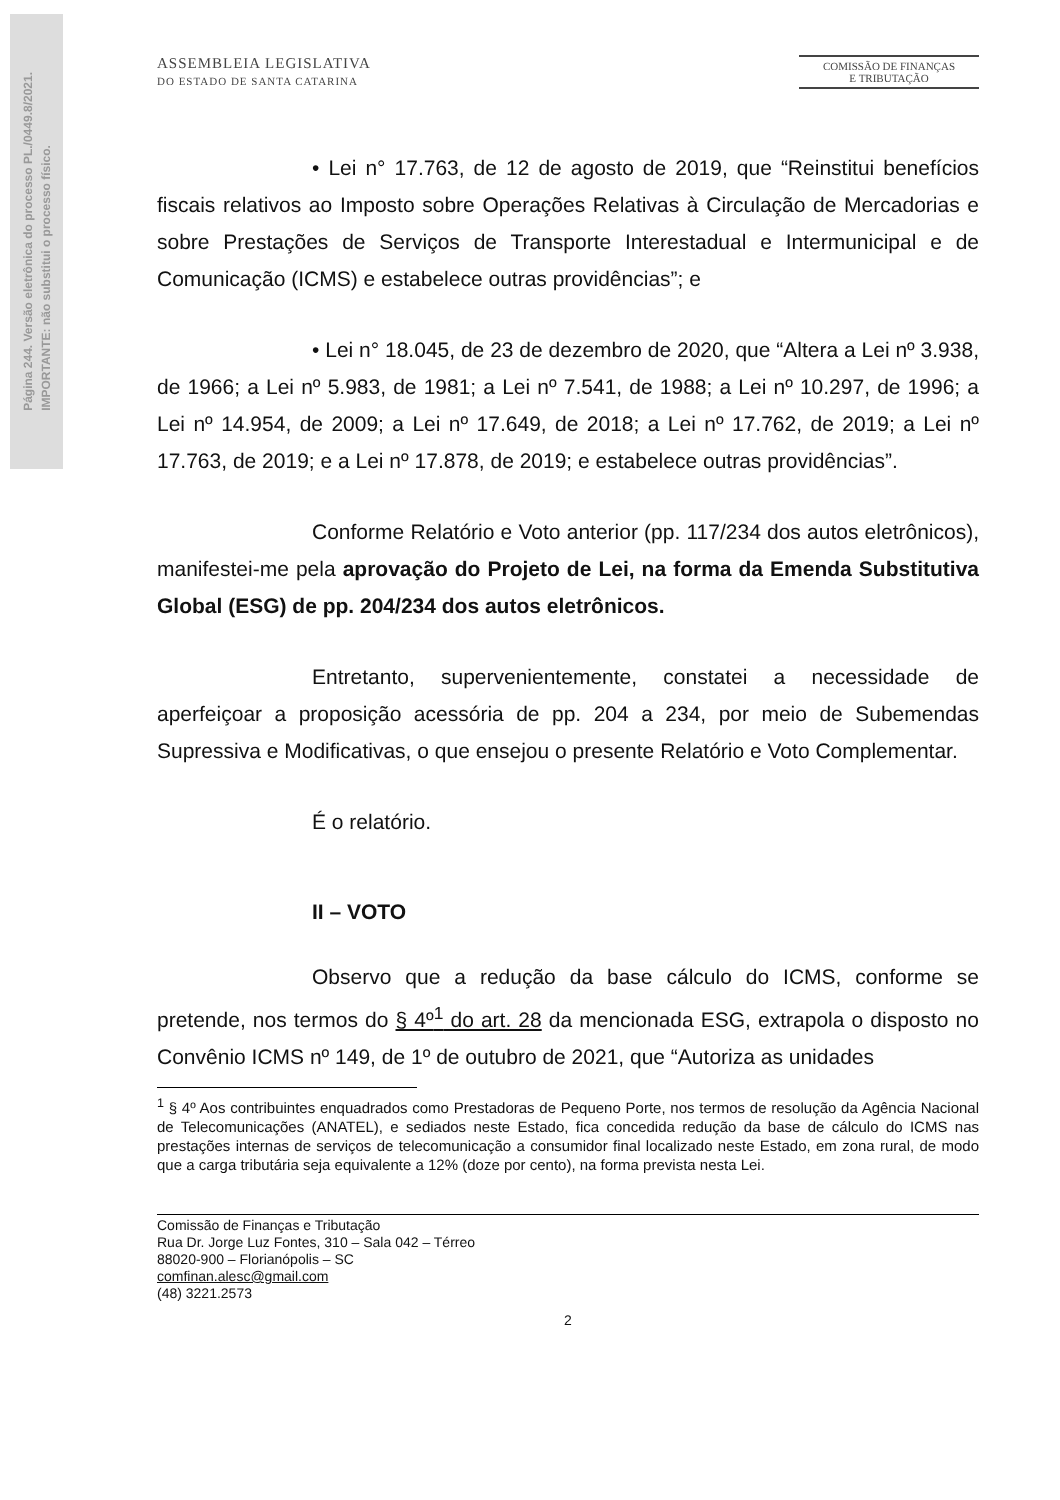Página 244. Versão eletrônica do processo PL./0449.8/2021.
IMPORTANTE: não substitui o processo físico.
ASSEMBLEIA LEGISLATIVA
DO ESTADO DE SANTA CATARINA
COMISSÃO DE FINANÇAS
E TRIBUTAÇÃO
• Lei n° 17.763, de 12 de agosto de 2019, que “Reinstitui benefícios fiscais relativos ao Imposto sobre Operações Relativas à Circulação de Mercadorias e sobre Prestações de Serviços de Transporte Interestadual e Intermunicipal e de Comunicação (ICMS) e estabelece outras providências”; e
• Lei n° 18.045, de 23 de dezembro de 2020, que “Altera a Lei nº 3.938, de 1966; a Lei nº 5.983, de 1981; a Lei nº 7.541, de 1988; a Lei nº 10.297, de 1996; a Lei nº 14.954, de 2009; a Lei nº 17.649, de 2018; a Lei nº 17.762, de 2019; a Lei nº 17.763, de 2019; e a Lei nº 17.878, de 2019; e estabelece outras providências”.
Conforme Relatório e Voto anterior (pp. 117/234 dos autos eletrônicos), manifestei-me pela aprovação do Projeto de Lei, na forma da Emenda Substitutiva Global (ESG) de pp. 204/234 dos autos eletrônicos.
Entretanto, supervenientemente, constatei a necessidade de aperfeiçoar a proposição acessória de pp. 204 a 234, por meio de Subemendas Supressiva e Modificativas, o que ensejou o presente Relatório e Voto Complementar.
É o relatório.
II – VOTO
Observo que a redução da base cálculo do ICMS, conforme se pretende, nos termos do § 4º<sup>1</sup> do art. 28 da mencionada ESG, extrapola o disposto no Convênio ICMS nº 149, de 1º de outubro de 2021, que “Autoriza as unidades
<sup>1</sup> § 4º Aos contribuintes enquadrados como Prestadoras de Pequeno Porte, nos termos de resolução da Agência Nacional de Telecomunicações (ANATEL), e sediados neste Estado, fica concedida redução da base de cálculo do ICMS nas prestações internas de serviços de telecomunicação a consumidor final localizado neste Estado, em zona rural, de modo que a carga tributária seja equivalente a 12% (doze por cento), na forma prevista nesta Lei.
Comissão de Finanças e Tributação
Rua Dr. Jorge Luz Fontes, 310 – Sala 042 – Térreo
88020-900 – Florianópolis – SC
comfinan.alesc@gmail.com
(48) 3221.2573
2